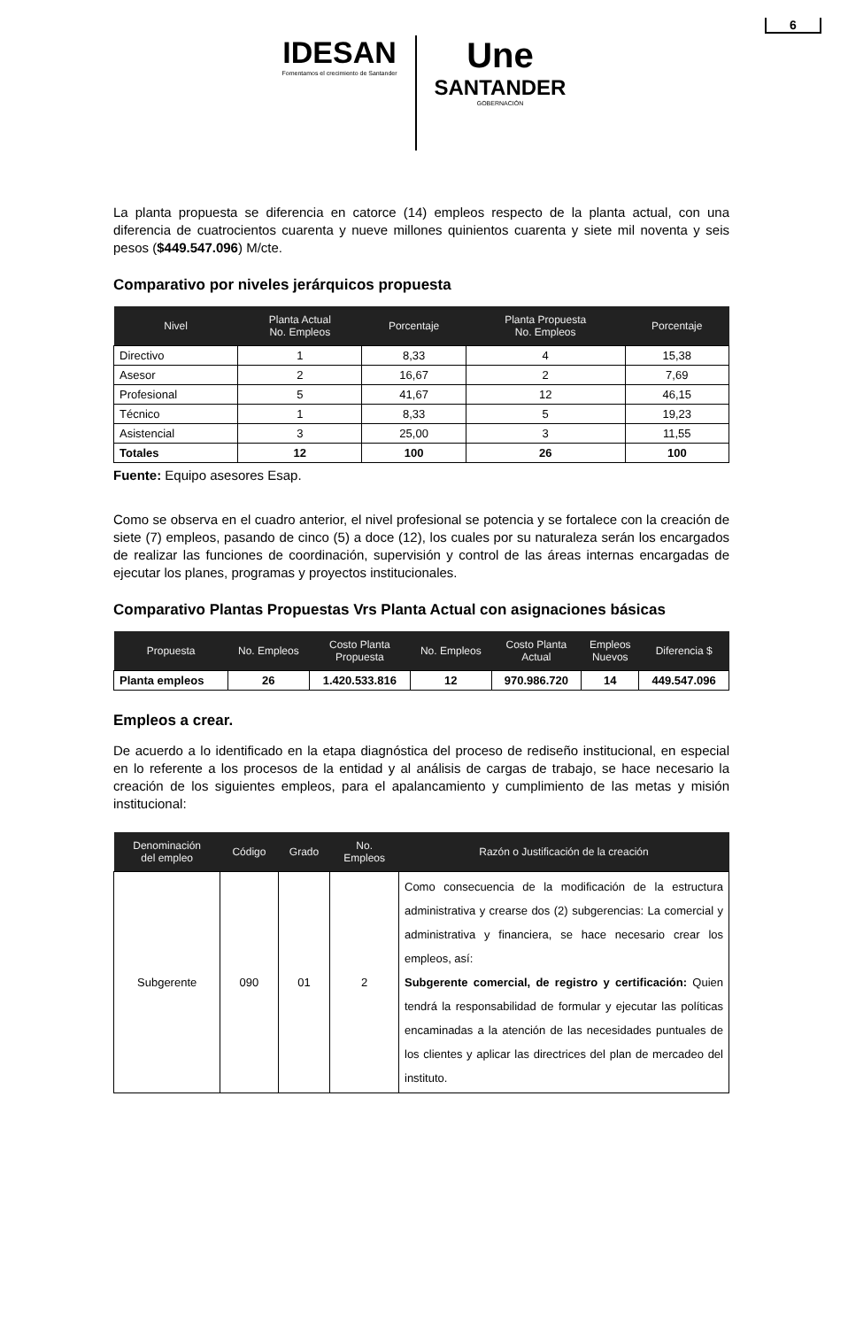6
IDESAN
Fomentamos el crecimiento de Santander
Une
SANTANDER
GOBERNACIÓN
La planta propuesta se diferencia en catorce (14) empleos respecto de la planta actual, con una diferencia de cuatrocientos cuarenta y nueve millones quinientos cuarenta y siete mil noventa y seis pesos ($449.547.096) M/cte.
Comparativo por niveles jerárquicos propuesta
| Nivel | Planta Actual No. Empleos | Porcentaje | Planta Propuesta No. Empleos | Porcentaje |
| --- | --- | --- | --- | --- |
| Directivo | 1 | 8,33 | 4 | 15,38 |
| Asesor | 2 | 16,67 | 2 | 7,69 |
| Profesional | 5 | 41,67 | 12 | 46,15 |
| Técnico | 1 | 8,33 | 5 | 19,23 |
| Asistencial | 3 | 25,00 | 3 | 11,55 |
| Totales | 12 | 100 | 26 | 100 |
Fuente: Equipo asesores Esap.
Como se observa en el cuadro anterior, el nivel profesional se potencia y se fortalece con la creación de siete (7) empleos, pasando de cinco (5) a doce (12), los cuales por su naturaleza serán los encargados de realizar las funciones de coordinación, supervisión y control de las áreas internas encargadas de ejecutar los planes, programas y proyectos institucionales.
Comparativo Plantas Propuestas Vrs Planta Actual con asignaciones básicas
| Propuesta | No. Empleos | Costo Planta Propuesta | No. Empleos | Costo Planta Actual | Empleos Nuevos | Diferencia $ |
| --- | --- | --- | --- | --- | --- | --- |
| Planta empleos | 26 | 1.420.533.816 | 12 | 970.986.720 | 14 | 449.547.096 |
Empleos a crear.
De acuerdo a lo identificado en la etapa diagnóstica del proceso de rediseño institucional, en especial en lo referente a los procesos de la entidad y al análisis de cargas de trabajo, se hace necesario la creación de los siguientes empleos, para el apalancamiento y cumplimiento de las metas y misión institucional:
| Denominación del empleo | Código | Grado | No. Empleos | Razón o Justificación de la creación |
| --- | --- | --- | --- | --- |
| Subgerente | 090 | 01 | 2 | Como consecuencia de la modificación de la estructura administrativa y crearse dos (2) subgerencias: La comercial y administrativa y financiera, se hace necesario crear los empleos, así: Subgerente comercial, de registro y certificación: Quien tendrá la responsabilidad de formular y ejecutar las políticas encaminadas a la atención de las necesidades puntuales de los clientes y aplicar las directrices del plan de mercadeo del instituto. |